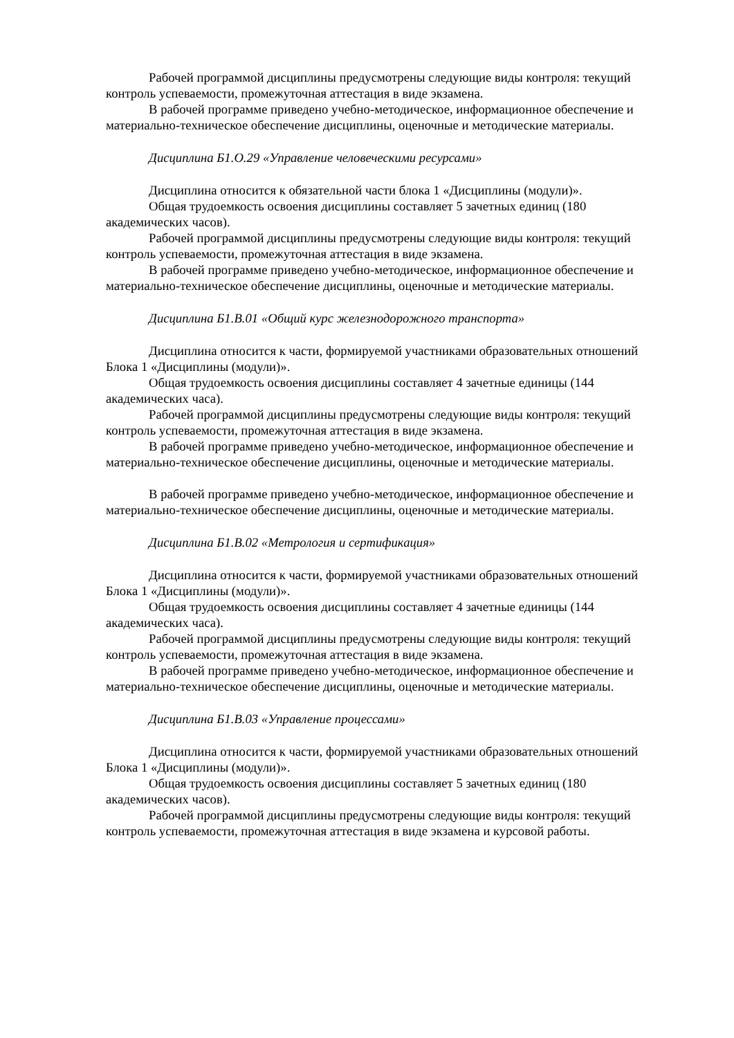Рабочей программой дисциплины предусмотрены следующие виды контроля: текущий контроль успеваемости, промежуточная аттестация в виде экзамена.
В рабочей программе приведено учебно-методическое, информационное обеспечение и материально-техническое обеспечение дисциплины, оценочные и методические материалы.
Дисциплина Б1.О.29 «Управление человеческими ресурсами»
Дисциплина относится к обязательной части блока 1 «Дисциплины (модули)».
Общая трудоемкость освоения дисциплины составляет 5 зачетных единиц (180 академических часов).
Рабочей программой дисциплины предусмотрены следующие виды контроля: текущий контроль успеваемости, промежуточная аттестация в виде экзамена.
В рабочей программе приведено учебно-методическое, информационное обеспечение и материально-техническое обеспечение дисциплины, оценочные и методические материалы.
Дисциплина Б1.В.01 «Общий курс железнодорожного транспорта»
Дисциплина относится к части, формируемой участниками образовательных отношений Блока 1 «Дисциплины (модули)».
Общая трудоемкость освоения дисциплины составляет 4 зачетные единицы (144 академических часа).
Рабочей программой дисциплины предусмотрены следующие виды контроля: текущий контроль успеваемости, промежуточная аттестация в виде экзамена.
В рабочей программе приведено учебно-методическое, информационное обеспечение и материально-техническое обеспечение дисциплины, оценочные и методические материалы.
В рабочей программе приведено учебно-методическое, информационное обеспечение и материально-техническое обеспечение дисциплины, оценочные и методические материалы.
Дисциплина Б1.В.02 «Метрология и сертификация»
Дисциплина относится к части, формируемой участниками образовательных отношений Блока 1 «Дисциплины (модули)».
Общая трудоемкость освоения дисциплины составляет 4 зачетные единицы (144 академических часа).
Рабочей программой дисциплины предусмотрены следующие виды контроля: текущий контроль успеваемости, промежуточная аттестация в виде экзамена.
В рабочей программе приведено учебно-методическое, информационное обеспечение и материально-техническое обеспечение дисциплины, оценочные и методические материалы.
Дисциплина Б1.В.03 «Управление процессами»
Дисциплина относится к части, формируемой участниками образовательных отношений Блока 1 «Дисциплины (модули)».
Общая трудоемкость освоения дисциплины составляет 5 зачетных единиц (180 академических часов).
Рабочей программой дисциплины предусмотрены следующие виды контроля: текущий контроль успеваемости, промежуточная аттестация в виде экзамена и курсовой работы.